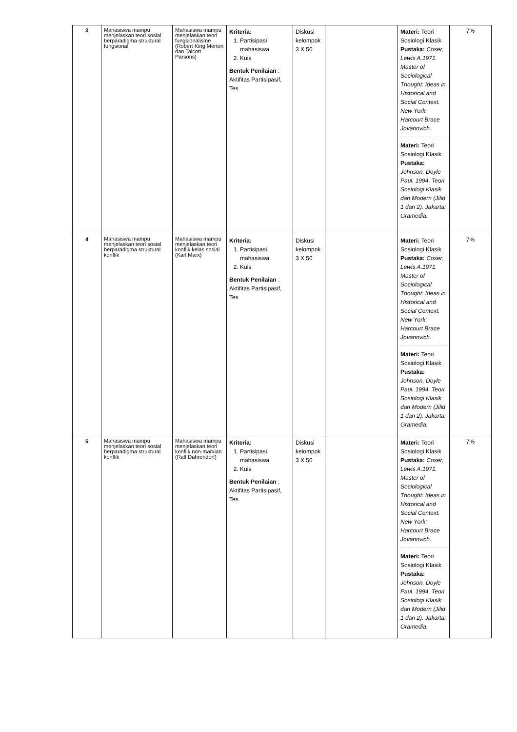| 3 | Mahasiswa mampu menjelaskan teori sosial berparadigma struktural fungsional | Mahasiswa mampu menjelaskan teori fungsionalisme (Robert King Merton dan Talcott Parsons) | Kriteria: 1. Partisipasi mahasiswa 2. Kuis Bentuk Penilaian : Aktifitas Partisipasif, Tes | Diskusi kelompok 3 X 50 | | Materi: Teori Sosiologi Klasik Pustaka: Coser, Lewis A.1971. Master of Sociological Thought: Ideas in Historical and Social Context. New York: Harcourt Brace Jovanovich. Materi: Teori Sosiologi Klasik Pustaka: Johnson, Doyle Paul. 1994. Teori Sosiologi Klasik dan Modern (Jilid 1 dan 2). Jakarta: Gramedia. | 7% |
| 4 | Mahasiswa mampu menjelaskan teori sosial berparadigma struktural konflik | Mahasiswa mampu menjelaskan teori konflik kelas sosial (Karl Marx) | Kriteria: 1. Partisipasi mahasiswa 2. Kuis Bentuk Penilaian : Aktifitas Partisipasif, Tes | Diskusi kelompok 3 X 50 | | Materi: Teori Sosiologi Klasik Pustaka: Coser, Lewis A.1971. Master of Sociological Thought: Ideas in Historical and Social Context. New York: Harcourt Brace Jovanovich. Materi: Teori Sosiologi Klasik Pustaka: Johnson, Doyle Paul. 1994. Teori Sosiologi Klasik dan Modern (Jilid 1 dan 2). Jakarta: Gramedia. | 7% |
| 5 | Mahasiswa mampu menjelaskan teori sosial berparadigma struktural konflik | Mahasiswa mampu menjelaskan teori konflik non-marxian (Ralf Dahrendorf) | Kriteria: 1. Partisipasi mahasiswa 2. Kuis Bentuk Penilaian : Aktifitas Partisipasif, Tes | Diskusi kelompok 3 X 50 | | Materi: Teori Sosiologi Klasik Pustaka: Coser, Lewis A.1971. Master of Sociological Thought: Ideas in Historical and Social Context. New York: Harcourt Brace Jovanovich. Materi: Teori Sosiologi Klasik Pustaka: Johnson, Doyle Paul. 1994. Teori Sosiologi Klasik dan Modern (Jilid 1 dan 2). Jakarta: Gramedia. | 7% |